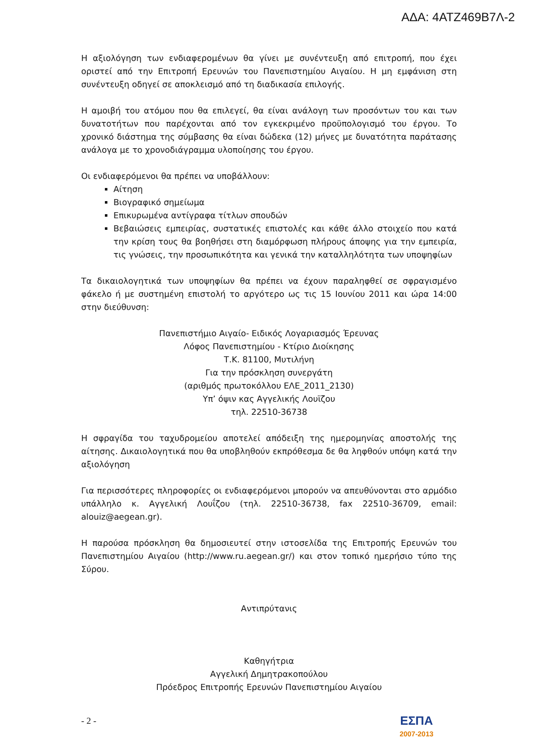ΑΔΑ: 4ΑΤΖ469Β7Λ-2
Η αξιολόγηση των ενδιαφερομένων θα γίνει με συνέντευξη από επιτροπή, που έχει οριστεί από την Επιτροπή Ερευνών του Πανεπιστημίου Αιγαίου. Η μη εμφάνιση στη συνέντευξη οδηγεί σε αποκλεισμό από τη διαδικασία επιλογής.
Η αμοιβή του ατόμου που θα επιλεγεί, θα είναι ανάλογη των προσόντων του και των δυνατοτήτων που παρέχονται από τον εγκεκριμένο προϋπολογισμό του έργου. Το χρονικό διάστημα της σύμβασης θα είναι δώδεκα (12) μήνες με δυνατότητα παράτασης ανάλογα με το χρονοδιάγραμμα υλοποίησης του έργου.
Οι ενδιαφερόμενοι θα πρέπει να υποβάλλουν:
Αίτηση
Βιογραφικό σημείωμα
Επικυρωμένα αντίγραφα τίτλων σπουδών
Βεβαιώσεις εμπειρίας, συστατικές επιστολές και κάθε άλλο στοιχείο που κατά την κρίση τους θα βοηθήσει στη διαμόρφωση πλήρους άποψης για την εμπειρία, τις γνώσεις, την προσωπικότητα και γενικά την καταλληλότητα των υποψηφίων
Τα δικαιολογητικά των υποψηφίων θα πρέπει να έχουν παραληφθεί σε σφραγισμένο φάκελο ή με συστημένη επιστολή το αργότερο ως τις 15 Ιουνίου 2011 και ώρα 14:00 στην διεύθυνση:
Πανεπιστήμιο Αιγαίο- Ειδικός Λογαριασμός Έρευνας
Λόφος Πανεπιστημίου - Κτίριο Διοίκησης
Τ.Κ. 81100, Μυτιλήνη
Για την πρόσκληση συνεργάτη
(αριθμός πρωτοκόλλου ΕΛΕ_2011_2130)
Υπ’ όψιν κας Αγγελικής Λουϊζου
τηλ. 22510-36738
Η σφραγίδα του ταχυδρομείου αποτελεί απόδειξη της ημερομηνίας αποστολής της αίτησης. Δικαιολογητικά που θα υποβληθούν εκπρόθεσμα δε θα ληφθούν υπόψη κατά την αξιολόγηση
Για περισσότερες πληροφορίες οι ενδιαφερόμενοι μπορούν να απευθύνονται στο αρμόδιο υπάλληλο κ. Αγγελική Λουΐζου (τηλ. 22510-36738, fax 22510-36709, email: alouiz@aegean.gr).
Η παρούσα πρόσκληση θα δημοσιευτεί στην ιστοσελίδα της Επιτροπής Ερευνών του Πανεπιστημίου Αιγαίου (http://www.ru.aegean.gr/) και στον τοπικό ημερήσιο τύπο της Σύρου.
Αντιπρύτανις
Καθηγήτρια
Αγγελική Δημητρακοπούλου
Πρόεδρος Επιτροπής Ερευνών Πανεπιστημίου Αιγαίου
- 2 -
ΕΣΠΑ
2007-2013